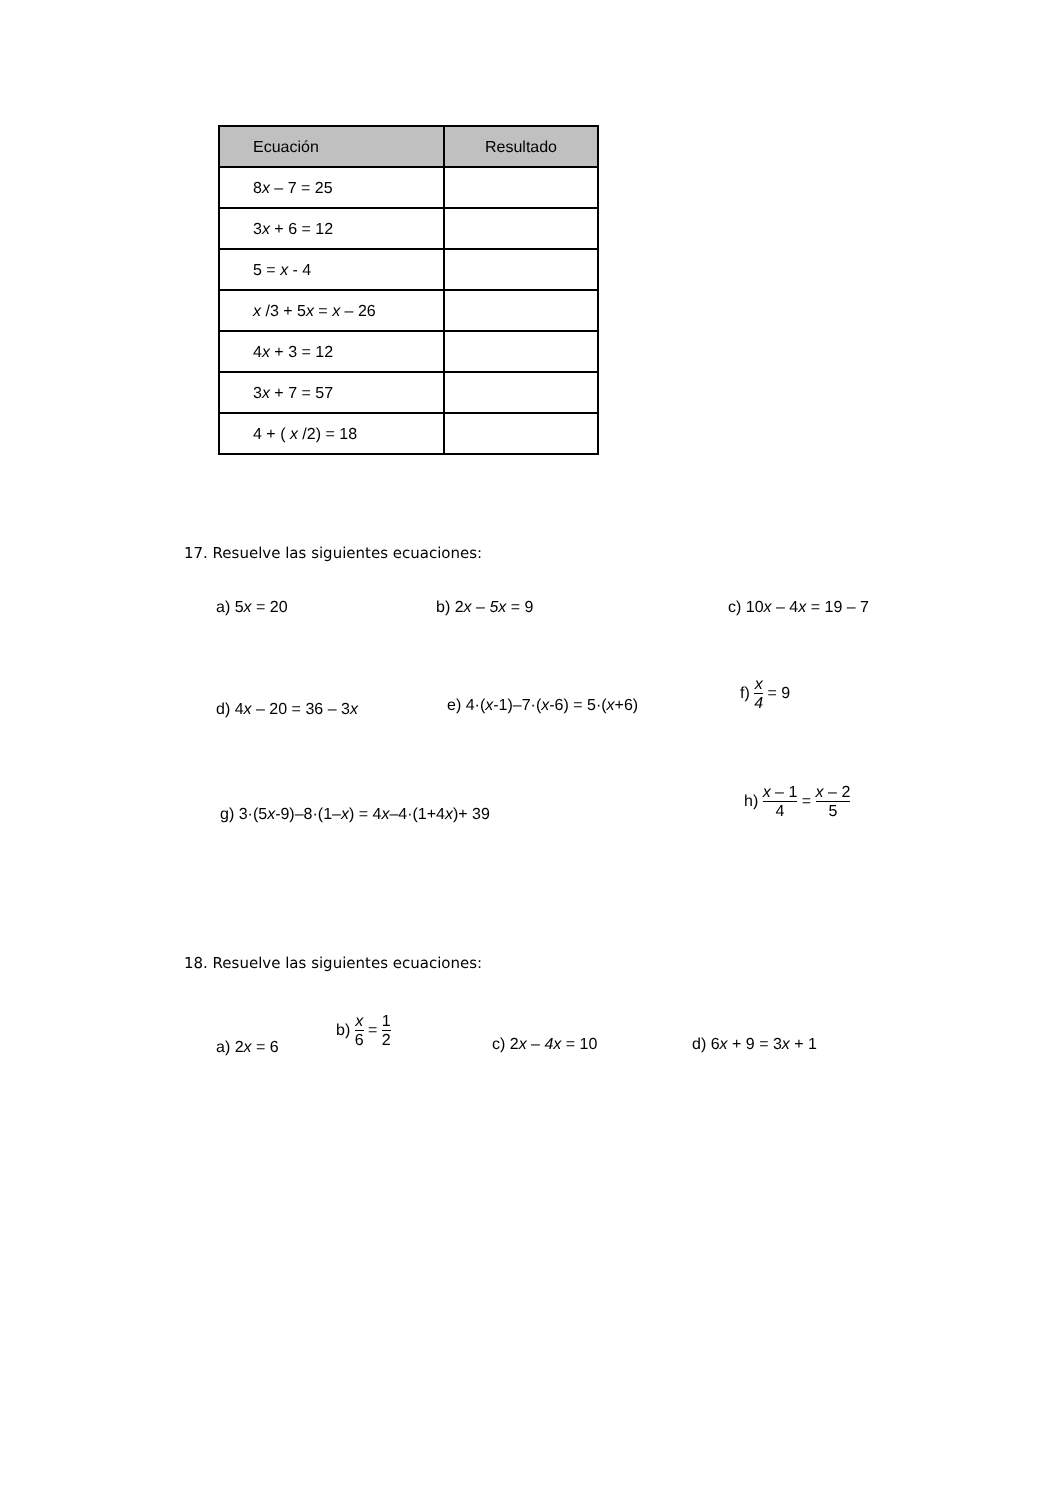| Ecuación | Resultado |
| --- | --- |
| 8 x – 7 = 25 | |
| 3 x + 6 = 12 | |
| 5 = x - 4 | |
| x /3 + 5 x = x – 26 | |
| 4 x + 3 = 12 | |
| 3 x + 7 = 57 | |
| 4 + ( x /2) = 18 | |
17. Resuelve las siguientes ecuaciones:
a) 5x = 20 b) 2x – 5x = 9 c) 10x – 4x = 19 – 7
d) 4x – 20 = 36 – 3x e) 4·(x-1)–7·(x-6) = 5·(x+6)
f) x 4 = 9
g) 3·(5x-9)–8·(1–x) = 4x–4·(1+4x)+ 39
h) x – 1 4 = x – 2 5
18. Resuelve las siguientes ecuaciones:
a) 2x = 6
b) x 6 = 1 2
c) 2x – 4x = 10 d) 6x + 9 = 3x + 1